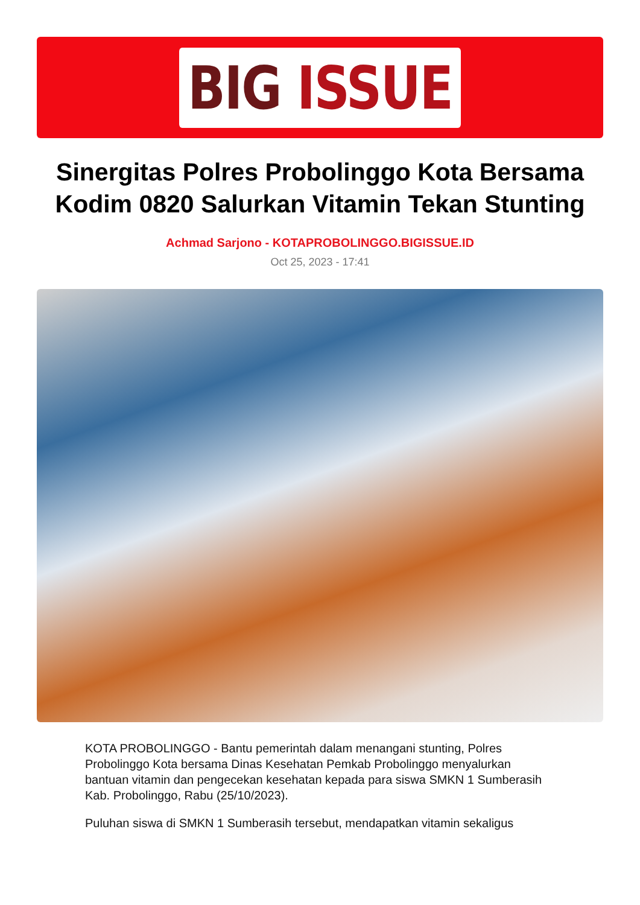BIG ISSUE
Sinergitas Polres Probolinggo Kota Bersama Kodim 0820 Salurkan Vitamin Tekan Stunting
Achmad Sarjono - KOTAPROBOLINGGO.BIGISSUE.ID
Oct 25, 2023 - 17:41
KOTA PROBOLINGGO - Bantu pemerintah dalam menangani stunting, Polres Probolinggo Kota bersama Dinas Kesehatan Pemkab Probolinggo menyalurkan bantuan vitamin dan pengecekan kesehatan kepada para siswa SMKN 1 Sumberasih Kab. Probolinggo, Rabu (25/10/2023).
Puluhan siswa di SMKN 1 Sumberasih tersebut, mendapatkan vitamin sekaligus